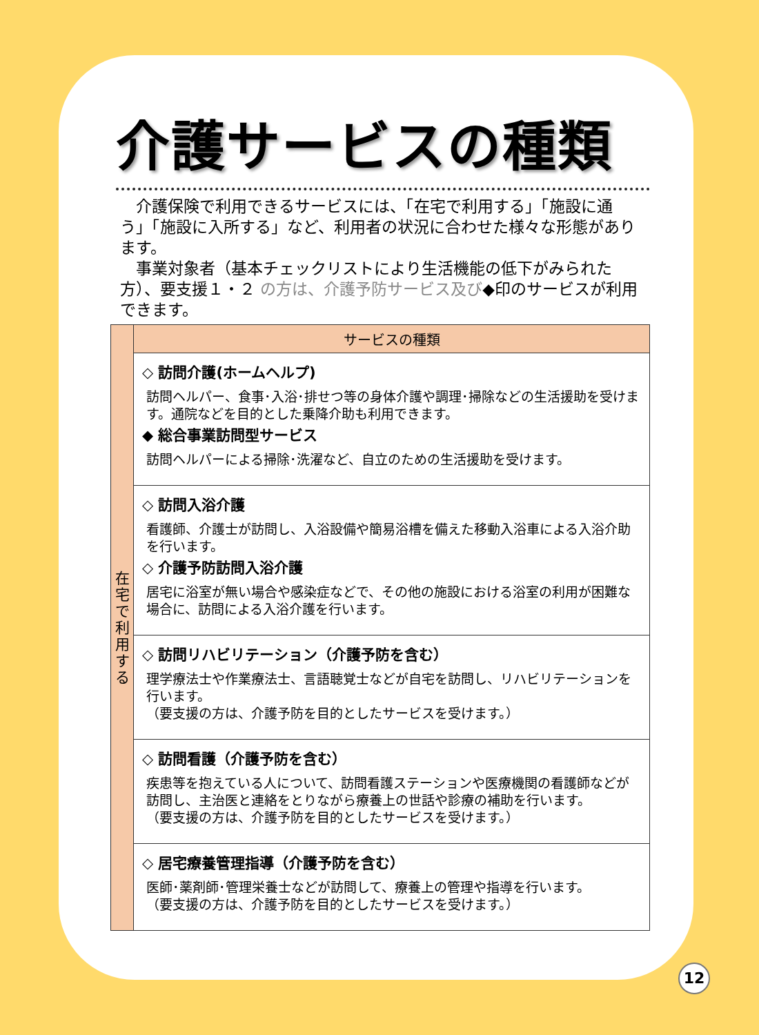介護サービスの種類
　介護保険で利用できるサービスには、「在宅で利用する」「施設に通う」「施設に入所する」など、利用者の状況に合わせた様々な形態があります。
　事業対象者（基本チェックリストにより生活機能の低下がみられた方）、要支援１・２ の方は、介護予防サービス及び◆印のサービスが利用できます。
| 在 宅 で 利 用 す る | サービスの種類 |
| | ◇ 訪問介護(ホームヘルプ) 訪問ヘルパー、食事･入浴･排せつ等の身体介護や調理･掃除などの生活援助を受けます。通院などを目的とした乗降介助も利用できます。 ◆ 総合事業訪問型サービス 訪問ヘルパーによる掃除･洗濯など、自立のための生活援助を受けます。 |
| | ◇ 訪問入浴介護 看護師、介護士が訪問し、入浴設備や簡易浴槽を備えた移動入浴車による入浴介助を行います。 ◇ 介護予防訪問入浴介護 居宅に浴室が無い場合や感染症などで、その他の施設における浴室の利用が困難な場合に、訪問による入浴介護を行います。 |
| | ◇ 訪問リハビリテーション（介護予防を含む） 理学療法士や作業療法士、言語聴覚士などが自宅を訪問し、リハビリテーションを行います。 （要支援の方は、介護予防を目的としたサービスを受けます。） |
| | ◇ 訪問看護（介護予防を含む） 疾患等を抱えている人について、訪問看護ステーションや医療機関の看護師などが訪問し、主治医と連絡をとりながら療養上の世話や診療の補助を行います。 （要支援の方は、介護予防を目的としたサービスを受けます。） |
| | ◇ 居宅療養管理指導（介護予防を含む） 医師･薬剤師･管理栄養士などが訪問して、療養上の管理や指導を行います。 （要支援の方は、介護予防を目的としたサービスを受けます。） |
12